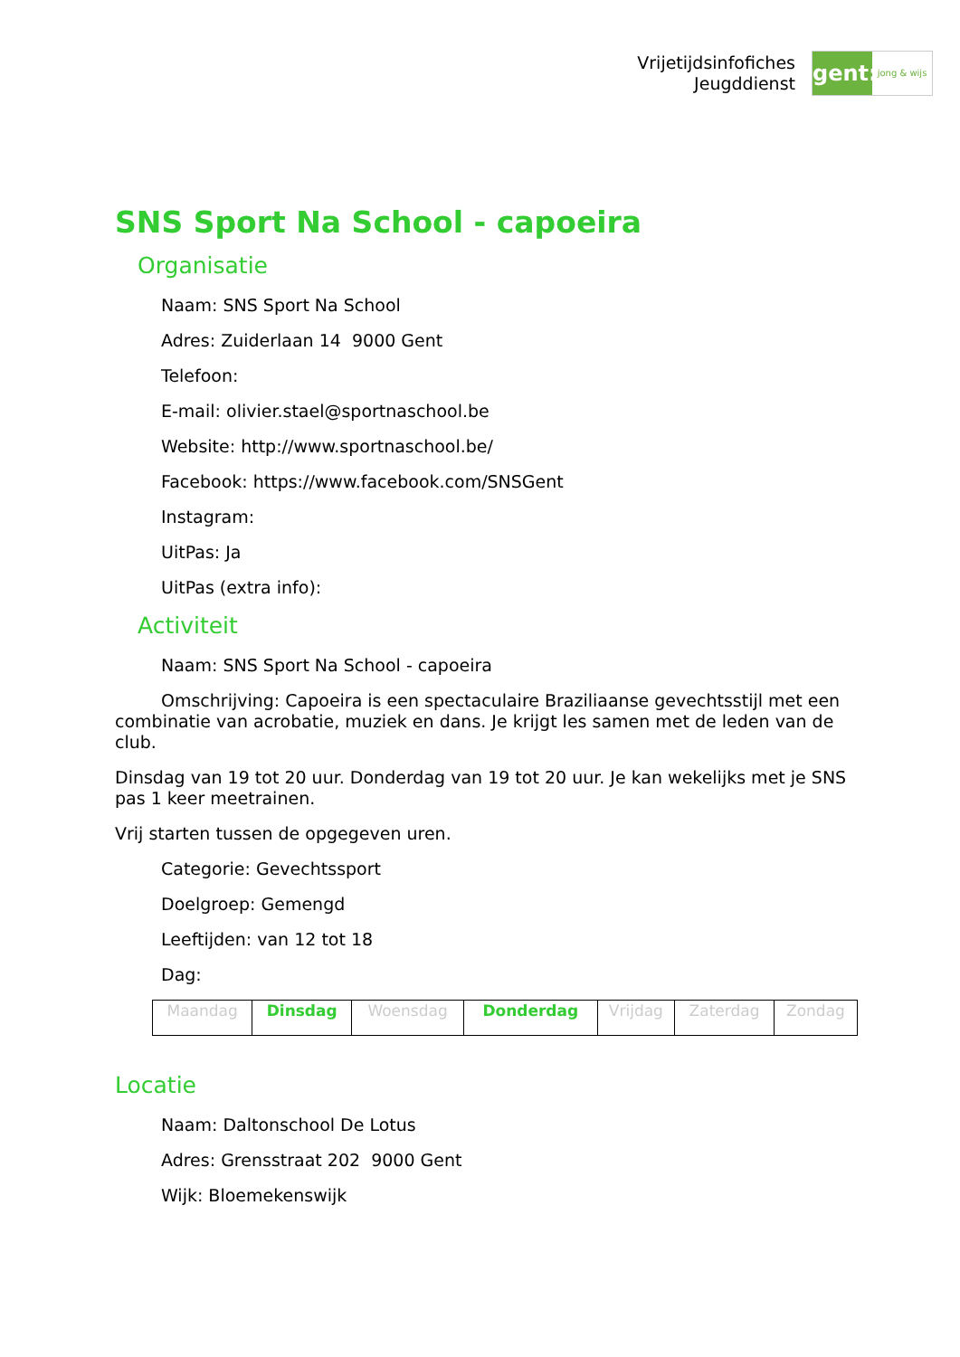Vrijetijdsinfofiches
Jeugddienst
gent:
jong & wijs
SNS Sport Na School - capoeira
Organisatie
Naam: SNS Sport Na School
Adres: Zuiderlaan 14 9000 Gent
Telefoon:
E-mail: olivier.stael@sportnaschool.be
Website: http://www.sportnaschool.be/
Facebook: https://www.facebook.com/SNSGent
Instagram:
UitPas: Ja
UitPas (extra info):
Activiteit
Naam: SNS Sport Na School - capoeira
Omschrijving: Capoeira is een spectaculaire Braziliaanse gevechtsstijl met een combinatie van acrobatie, muziek en dans. Je krijgt les samen met de leden van de club.
Dinsdag van 19 tot 20 uur. Donderdag van 19 tot 20 uur. Je kan wekelijks met je SNS pas 1 keer meetrainen.
Vrij starten tussen de opgegeven uren.
Categorie: Gevechtssport
Doelgroep: Gemengd
Leeftijden: van 12 tot 18
Dag:
| Maandag | Dinsdag | Woensdag | Donderdag | Vrijdag | Zaterdag | Zondag |
Locatie
Naam: Daltonschool De Lotus
Adres: Grensstraat 202 9000 Gent
Wijk: Bloemekenswijk